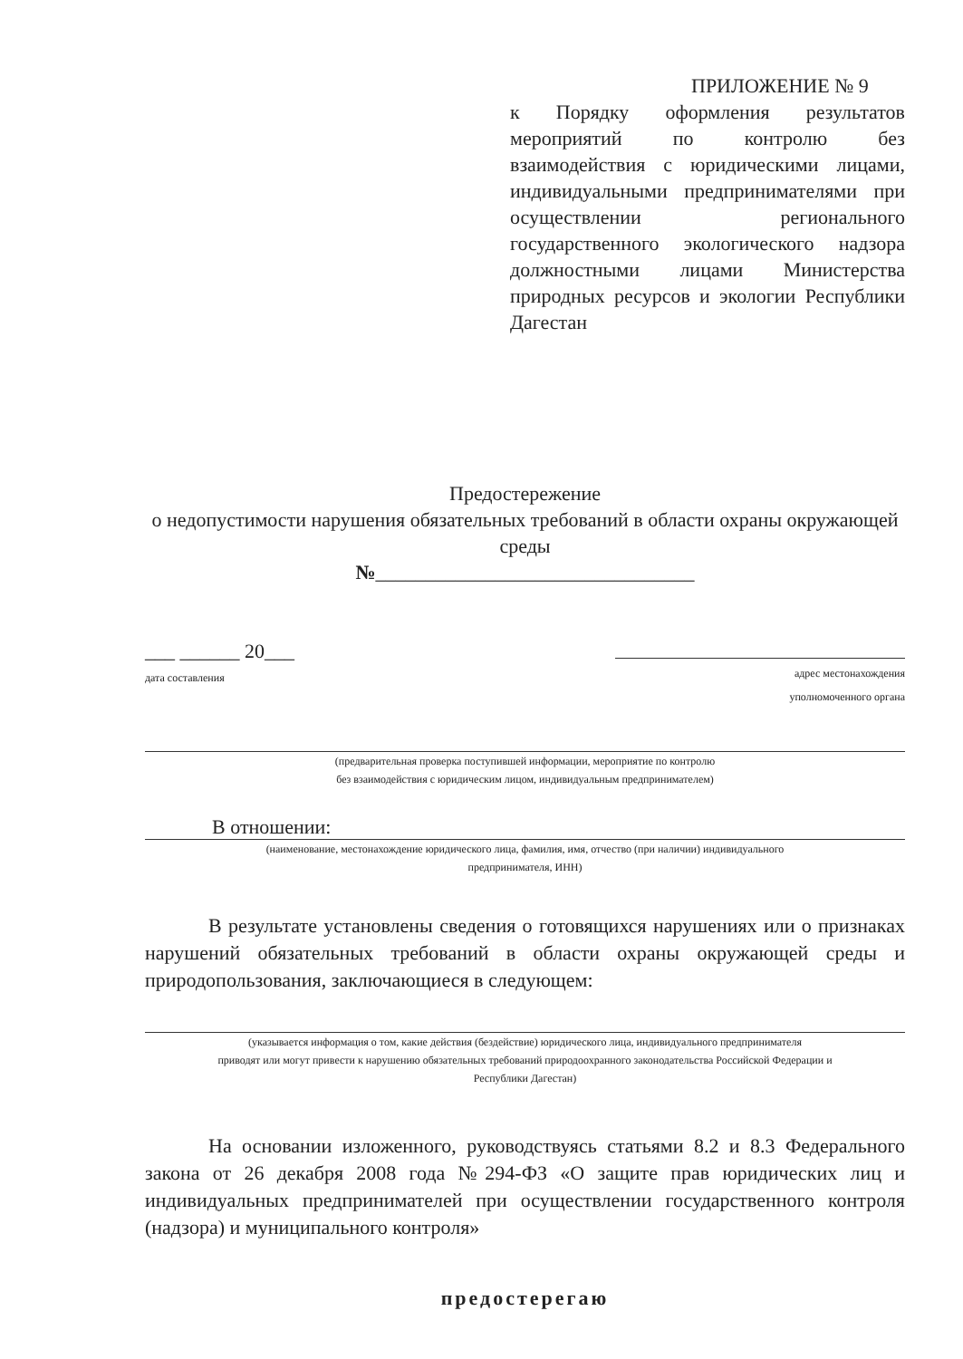ПРИЛОЖЕНИЕ № 9
к Порядку оформления результатов мероприятий по контролю без взаимодействия с юридическими лицами, индивидуальными предпринимателями при осуществлении регионального государственного экологического надзора должностными лицами Министерства природных ресурсов и экологии Республики Дагестан
Предостережение
о недопустимости нарушения обязательных требований в области охраны окружающей среды
№________________________________
___ ______ 20___
дата составления
адрес местонахождения
уполномоченного органа
(предварительная проверка поступившей информации, мероприятие по контролю
без взаимодействия с юридическим лицом, индивидуальным предпринимателем)
В отношении:
(наименование, местонахождение юридического лица, фамилия, имя, отчество (при наличии) индивидуального
предпринимателя, ИНН)
В результате установлены сведения о готовящихся нарушениях или о признаках нарушений обязательных требований в области охраны окружающей среды и природопользования, заключающиеся в следующем:
(указывается информация о том, какие действия (бездействие) юридического лица, индивидуального предпринимателя
приводят или могут привести к нарушению обязательных требований природоохранного законодательства Российской Федерации и
Республики Дагестан)
На основании изложенного, руководствуясь статьями 8.2 и 8.3 Федерального закона от 26 декабря 2008 года №294-ФЗ «О защите прав юридических лиц и индивидуальных предпринимателей при осуществлении государственного контроля (надзора) и муниципального контроля»
предостерегаю